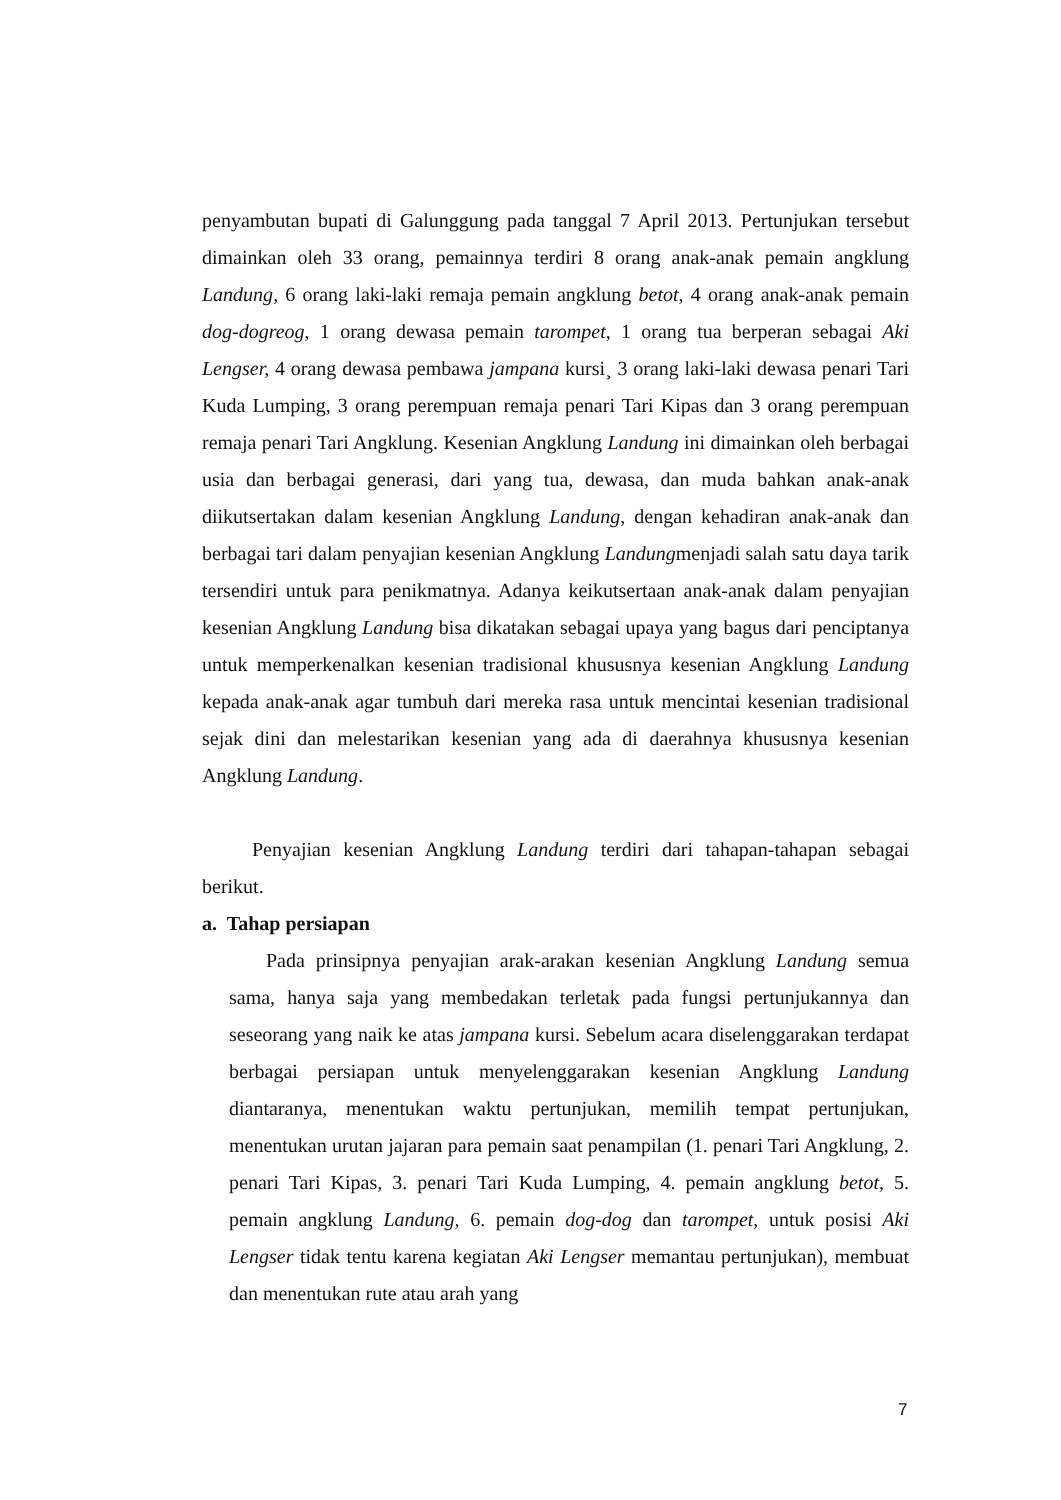penyambutan bupati di Galunggung pada tanggal 7 April 2013. Pertunjukan tersebut dimainkan oleh 33 orang, pemainnya terdiri 8 orang anak-anak pemain angklung Landung, 6 orang laki-laki remaja pemain angklung betot, 4 orang anak-anak pemain dog-dogreog, 1 orang dewasa pemain tarompet, 1 orang tua berperan sebagai Aki Lengser, 4 orang dewasa pembawa jampana kursi¸ 3 orang laki-laki dewasa penari Tari Kuda Lumping, 3 orang perempuan remaja penari Tari Kipas dan 3 orang perempuan remaja penari Tari Angklung. Kesenian Angklung Landung ini dimainkan oleh berbagai usia dan berbagai generasi, dari yang tua, dewasa, dan muda bahkan anak-anak diikutsertakan dalam kesenian Angklung Landung, dengan kehadiran anak-anak dan berbagai tari dalam penyajian kesenian Angklung Landungmenjadi salah satu daya tarik tersendiri untuk para penikmatnya. Adanya keikutsertaan anak-anak dalam penyajian kesenian Angklung Landung bisa dikatakan sebagai upaya yang bagus dari penciptanya untuk memperkenalkan kesenian tradisional khususnya kesenian Angklung Landung kepada anak-anak agar tumbuh dari mereka rasa untuk mencintai kesenian tradisional sejak dini dan melestarikan kesenian yang ada di daerahnya khususnya kesenian Angklung Landung.
Penyajian kesenian Angklung Landung terdiri dari tahapan-tahapan sebagai berikut.
a. Tahap persiapan
Pada prinsipnya penyajian arak-arakan kesenian Angklung Landung semua sama, hanya saja yang membedakan terletak pada fungsi pertunjukannya dan seseorang yang naik ke atas jampana kursi. Sebelum acara diselenggarakan terdapat berbagai persiapan untuk menyelenggarakan kesenian Angklung Landung diantaranya, menentukan waktu pertunjukan, memilih tempat pertunjukan, menentukan urutan jajaran para pemain saat penampilan (1. penari Tari Angklung, 2. penari Tari Kipas, 3. penari Tari Kuda Lumping, 4. pemain angklung betot, 5. pemain angklung Landung, 6. pemain dog-dog dan tarompet, untuk posisi Aki Lengser tidak tentu karena kegiatan Aki Lengser memantau pertunjukan), membuat dan menentukan rute atau arah yang
7